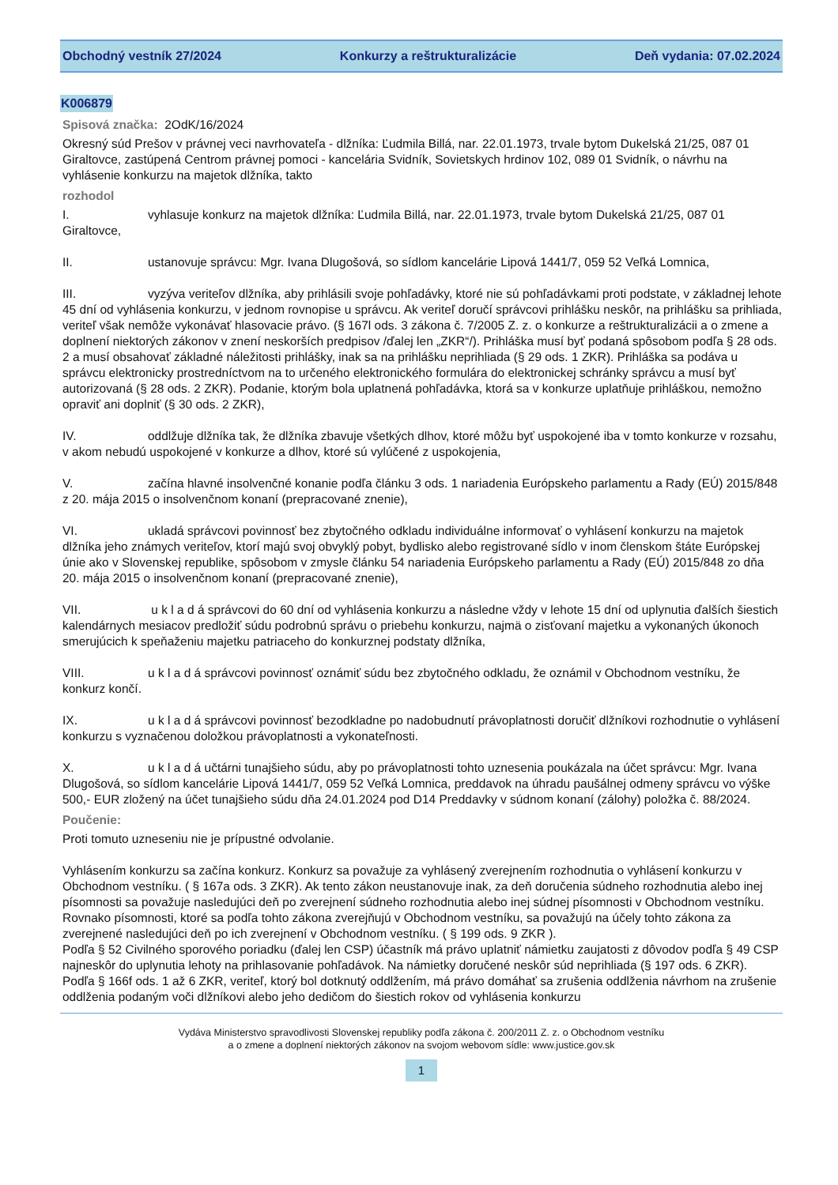Obchodný vestník 27/2024 Konkurzy a reštrukturalizácie Deň vydania: 07.02.2024
K006879
Spisová značka: 2OdK/16/2024
Okresný súd Prešov v právnej veci navrhovateľa - dlžníka: Ľudmila Billá, nar. 22.01.1973, trvale bytom Dukelská 21/25, 087 01 Giraltovce, zastúpená Centrom právnej pomoci - kancelária Svidník, Sovietskych hrdinov 102, 089 01 Svidník, o návrhu na vyhlásenie konkurzu na majetok dlžníka, takto
rozhodol
I. vyhlasuje konkurz na majetok dlžníka: Ľudmila Billá, nar. 22.01.1973, trvale bytom Dukelská 21/25, 087 01 Giraltovce,
II. ustanovuje správcu: Mgr. Ivana Dlugošová, so sídlom kancelárie Lipová 1441/7, 059 52 Veľká Lomnica,
III. vyzýva veriteľov dlžníka, aby prihlásili svoje pohľadávky, ktoré nie sú pohľadávkami proti podstate, v základnej lehote 45 dní od vyhlásenia konkurzu, v jednom rovnopise u správcu. Ak veriteľ doručí správcovi prihlášku neskôr, na prihlášku sa prihliada, veriteľ však nemôže vykonávať hlasovacie právo. (§ 167l ods. 3 zákona č. 7/2005 Z. z. o konkurze a reštrukturalizácii a o zmene a doplnení niektorých zákonov v znení neskorších predpisov /ďalej len „ZKR“/). Prihláška musí byť podaná spôsobom podľa § 28 ods. 2 a musí obsahovať základné náležitosti prihlášky, inak sa na prihlášku neprihliada (§ 29 ods. 1 ZKR). Prihláška sa podáva u správcu elektronicky prostredníctvom na to určeného elektronického formulára do elektronickej schránky správcu a musí byť autorizovaná (§ 28 ods. 2 ZKR). Podanie, ktorým bola uplatnená pohľadávka, ktorá sa v konkurze uplatňuje prihláškou, nemožno opraviť ani doplniť (§ 30 ods. 2 ZKR),
IV. oddlžuje dlžníka tak, že dlžníka zbavuje všetkých dlhov, ktoré môžu byť uspokojené iba v tomto konkurze v rozsahu, v akom nebudú uspokojené v konkurze a dlhov, ktoré sú vylúčené z uspokojenia,
V. začína hlavné insolvenčné konanie podľa článku 3 ods. 1 nariadenia Európskeho parlamentu a Rady (EÚ) 2015/848 z 20. mája 2015 o insolvenčnom konaní (prepracované znenie),
VI. ukladá správcovi povinnosť bez zbytočného odkladu individuálne informovať o vyhlásení konkurzu na majetok dlžníka jeho známych veriteľov, ktorí majú svoj obvyklý pobyt, bydlisko alebo registrované sídlo v inom členskom štáte Európskej únie ako v Slovenskej republike, spôsobom v zmysle článku 54 nariadenia Európskeho parlamentu a Rady (EÚ) 2015/848 zo dňa 20. mája 2015 o insolvenčnom konaní (prepracované znenie),
VII. u k l a d á správcovi do 60 dní od vyhlásenia konkurzu a následne vždy v lehote 15 dní od uplynutia ďalších šiestich kalendárnych mesiacov predložiť súdu podrobnú správu o priebehu konkurzu, najmä o zisťovaní majetku a vykonaných úkonoch smerujúcich k speňaženiu majetku patriaceho do konkurznej podstaty dlžníka,
VIII. u k l a d á správcovi povinnosť oznámiť súdu bez zbytočného odkladu, že oznámil v Obchodnom vestníku, že konkurz končí.
IX. u k l a d á správcovi povinnosť bezodkladne po nadobudnutí právoplatnosti doručiť dlžníkovi rozhodnutie o vyhlásení konkurzu s vyznačenou doložkou právoplatnosti a vykonateľnosti.
X. u k l a d á učtárni tunajšieho súdu, aby po právoplatnosti tohto uznesenia poukázala na účet správcu: Mgr. Ivana Dlugošová, so sídlom kancelárie Lipová 1441/7, 059 52 Veľká Lomnica, preddavok na úhradu paušálnej odmeny správcu vo výške 500,- EUR zložený na účet tunajšieho súdu dňa 24.01.2024 pod D14 Preddavky v súdnom konaní (zálohy) položka č. 88/2024.
Poučenie:
Proti tomuto uzneseniu nie je prípustné odvolanie.
Vyhlásením konkurzu sa začína konkurz. Konkurz sa považuje za vyhlásený zverejnením rozhodnutia o vyhlásení konkurzu v Obchodnom vestníku. ( § 167a ods. 3 ZKR). Ak tento zákon neustanovuje inak, za deň doručenia súdneho rozhodnutia alebo inej písomnosti sa považuje nasledujúci deň po zverejnení súdneho rozhodnutia alebo inej súdnej písomnosti v Obchodnom vestníku. Rovnako písomnosti, ktoré sa podľa tohto zákona zverejňujú v Obchodnom vestníku, sa považujú na účely tohto zákona za zverejnené nasledujúci deň po ich zverejnení v Obchodnom vestníku. ( § 199 ods. 9 ZKR ).
Podľa § 52 Civilného sporového poriadku (ďalej len CSP) účastník má právo uplatniť námietku zaujatosti z dôvodov podľa § 49 CSP najneskôr do uplynutia lehoty na prihlasovanie pohľadávok. Na námietky doručené neskôr súd neprihliada (§ 197 ods. 6 ZKR).
Podľa § 166f ods. 1 až 6 ZKR, veriteľ, ktorý bol dotknutý oddlžením, má právo domáhať sa zrušenia oddlženia návrhom na zrušenie oddlženia podaným voči dlžníkovi alebo jeho dedičom do šiestich rokov od vyhlásenia konkurzu
Vydáva Ministerstvo spravodlivosti Slovenskej republiky podľa zákona č. 200/2011 Z. z. o Obchodnom vestníku
a o zmene a doplnení niektorých zákonov na svojom webovom sídle: www.justice.gov.sk
1